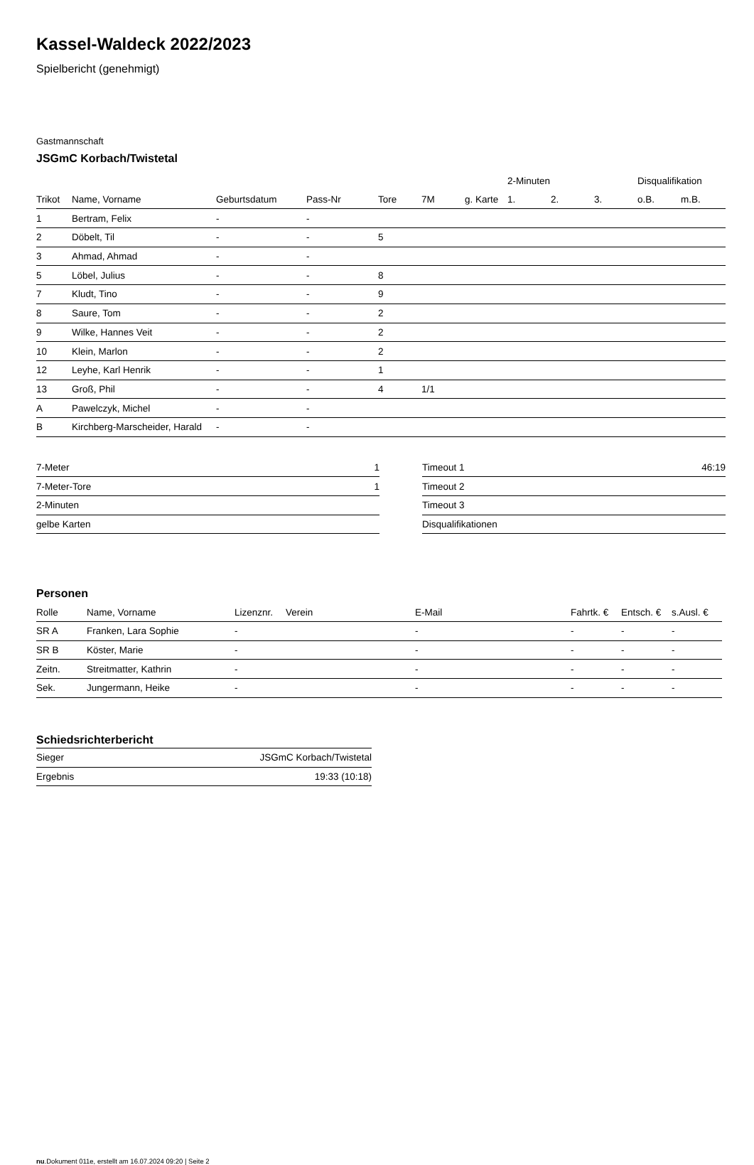Kassel-Waldeck 2022/2023
Spielbericht (genehmigt)
Gastmannschaft
JSGmC Korbach/Twistetal
| | | | | | | | 2-Minuten | | | Disqualifikation | |
| --- | --- | --- | --- | --- | --- | --- | --- | --- | --- | --- | --- |
| Trikot | Name, Vorname | Geburtsdatum | Pass-Nr | Tore | 7M | g. Karte | 1. | 2. | 3. | o.B. | m.B. |
| 1 | Bertram, Felix | - | - | | | | | | | | |
| 2 | Döbelt, Til | - | - | 5 | | | | | | | |
| 3 | Ahmad, Ahmad | - | - | | | | | | | | |
| 5 | Löbel, Julius | - | - | 8 | | | | | | | |
| 7 | Kludt, Tino | - | - | 9 | | | | | | | |
| 8 | Saure, Tom | - | - | 2 | | | | | | | |
| 9 | Wilke, Hannes Veit | - | - | 2 | | | | | | | |
| 10 | Klein, Marlon | - | - | 2 | | | | | | | |
| 12 | Leyhe, Karl Henrik | - | - | 1 | | | | | | | |
| 13 | Groß, Phil | - | - | 4 | 1/1 | | | | | | |
| A | Pawelczyk, Michel | - | - | | | | | | | | |
| B | Kirchberg-Marscheider, Harald | - | - | | | | | | | | |
| 7-Meter | 1 |
| 7-Meter-Tore | 1 |
| 2-Minuten | |
| gelbe Karten | |
| Timeout 1 | 46:19 |
| Timeout 2 | |
| Timeout 3 | |
| Disqualifikationen | |
Personen
| Rolle | Name, Vorname | Lizenznr. | Verein | E-Mail | Fahrtk. € | Entsch. € | s.Ausl. € |
| --- | --- | --- | --- | --- | --- | --- | --- |
| SR A | Franken, Lara Sophie | - | | - | - | - | - |
| SR B | Köster, Marie | - | | - | - | - | - |
| Zeitn. | Streitmatter, Kathrin | - | | - | - | - | - |
| Sek. | Jungermann, Heike | - | | - | - | - | - |
Schiedsrichterbericht
| Sieger | JSGmC Korbach/Twistetal |
| Ergebnis | 19:33 (10:18) |
nu.Dokument 011e, erstellt am 16.07.2024 09:20 | Seite 2